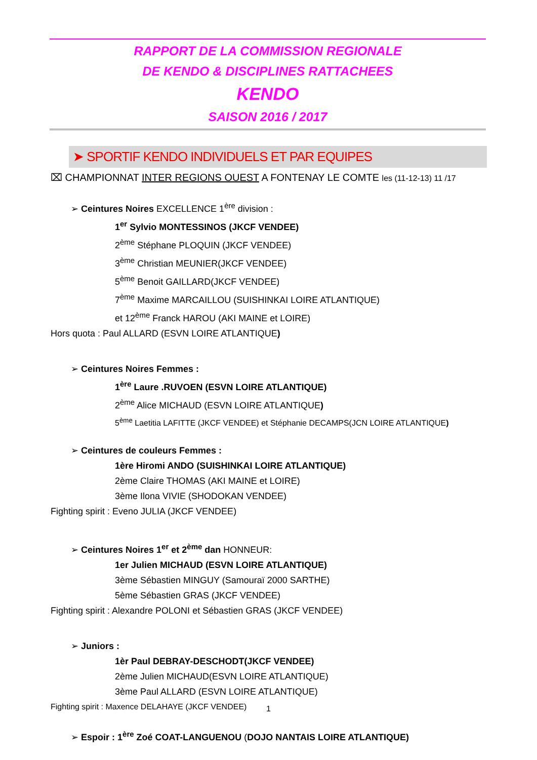RAPPORT DE LA COMMISSION REGIONALE
DE KENDO & DISCIPLINES RATTACHEES
KENDO
SAISON 2016 / 2017
➤ SPORTIF KENDO INDIVIDUELS ET PAR EQUIPES
⌧ CHAMPIONNAT INTER REGIONS OUEST A FONTENAY LE COMTE les (11-12-13) 11 /17
➢ Ceintures Noires EXCELLENCE 1<sup>ère</sup> division :
1<sup>er</sup> Sylvio MONTESSINOS (JKCF VENDEE)
2<sup>ème</sup> Stéphane PLOQUIN (JKCF VENDEE)
3<sup>ème</sup> Christian MEUNIER(JKCF VENDEE)
5<sup>ème</sup> Benoit GAILLARD(JKCF VENDEE)
7<sup>ème</sup> Maxime MARCAILLOU (SUISHINKAI LOIRE ATLANTIQUE)
et 12<sup>ème</sup> Franck HAROU (AKI MAINE et LOIRE)
Hors quota : Paul ALLARD (ESVN LOIRE ATLANTIQUE)
➢ Ceintures Noires Femmes :
1<sup>ère</sup> Laure .RUVOEN (ESVN LOIRE ATLANTIQUE)
2<sup>ème</sup> Alice MICHAUD (ESVN LOIRE ATLANTIQUE)
5<sup>ème</sup> Laetitia LAFITTE (JKCF VENDEE) et Stéphanie DECAMPS(JCN LOIRE ATLANTIQUE)
➢ Ceintures de couleurs Femmes :
1ère Hiromi ANDO (SUISHINKAI LOIRE ATLANTIQUE)
2ème Claire THOMAS (AKI MAINE et LOIRE)
3ème Ilona VIVIE (SHODOKAN VENDEE)
Fighting spirit : Eveno JULIA (JKCF VENDEE)
➢ Ceintures Noires 1<sup>er</sup> et 2<sup>ème</sup> dan HONNEUR:
1er Julien MICHAUD (ESVN LOIRE ATLANTIQUE)
3ème Sébastien MINGUY (Samouraï 2000 SARTHE)
5ème Sébastien GRAS (JKCF VENDEE)
Fighting spirit : Alexandre POLONI et Sébastien GRAS (JKCF VENDEE)
➢ Juniors :
1èr Paul DEBRAY-DESCHODT(JKCF VENDEE)
2ème Julien MICHAUD(ESVN LOIRE ATLANTIQUE)
3ème Paul ALLARD (ESVN LOIRE ATLANTIQUE)
Fighting spirit : Maxence DELAHAYE (JKCF VENDEE)
➢ Espoir : 1<sup>ère</sup> Zoé COAT-LANGUENOU (DOJO NANTAIS LOIRE ATLANTIQUE)
1